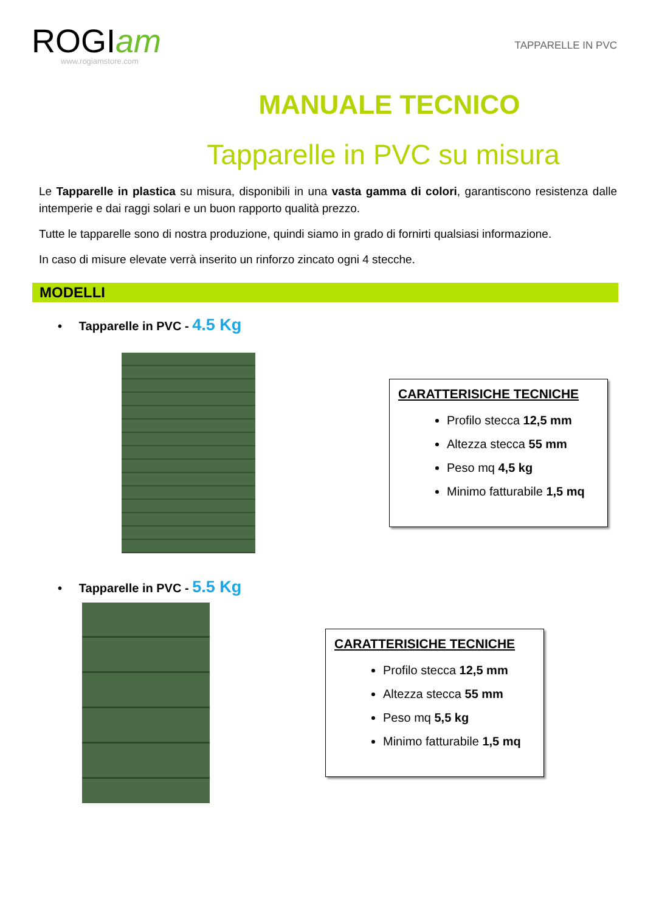ROGIam
www.rogiamstore.com
TAPPARELLE IN PVC
MANUALE TECNICO
Tapparelle in PVC su misura
Le Tapparelle in plastica su misura, disponibili in una vasta gamma di colori, garantiscono resistenza dalle intemperie e dai raggi solari e un buon rapporto qualità prezzo.
Tutte le tapparelle sono di nostra produzione, quindi siamo in grado di fornirti qualsiasi informazione.
In caso di misure elevate verrà inserito un rinforzo zincato ogni 4 stecche.
MODELLI
• Tapparelle in PVC - 4.5 Kg
CARATTERISICHE TECNICHE
Profilo stecca 12,5 mm
Altezza stecca 55 mm
Peso mq 4,5 kg
Minimo fatturabile 1,5 mq
• Tapparelle in PVC - 5.5 Kg
CARATTERISICHE TECNICHE
Profilo stecca 12,5 mm
Altezza stecca 55 mm
Peso mq 5,5 kg
Minimo fatturabile 1,5 mq